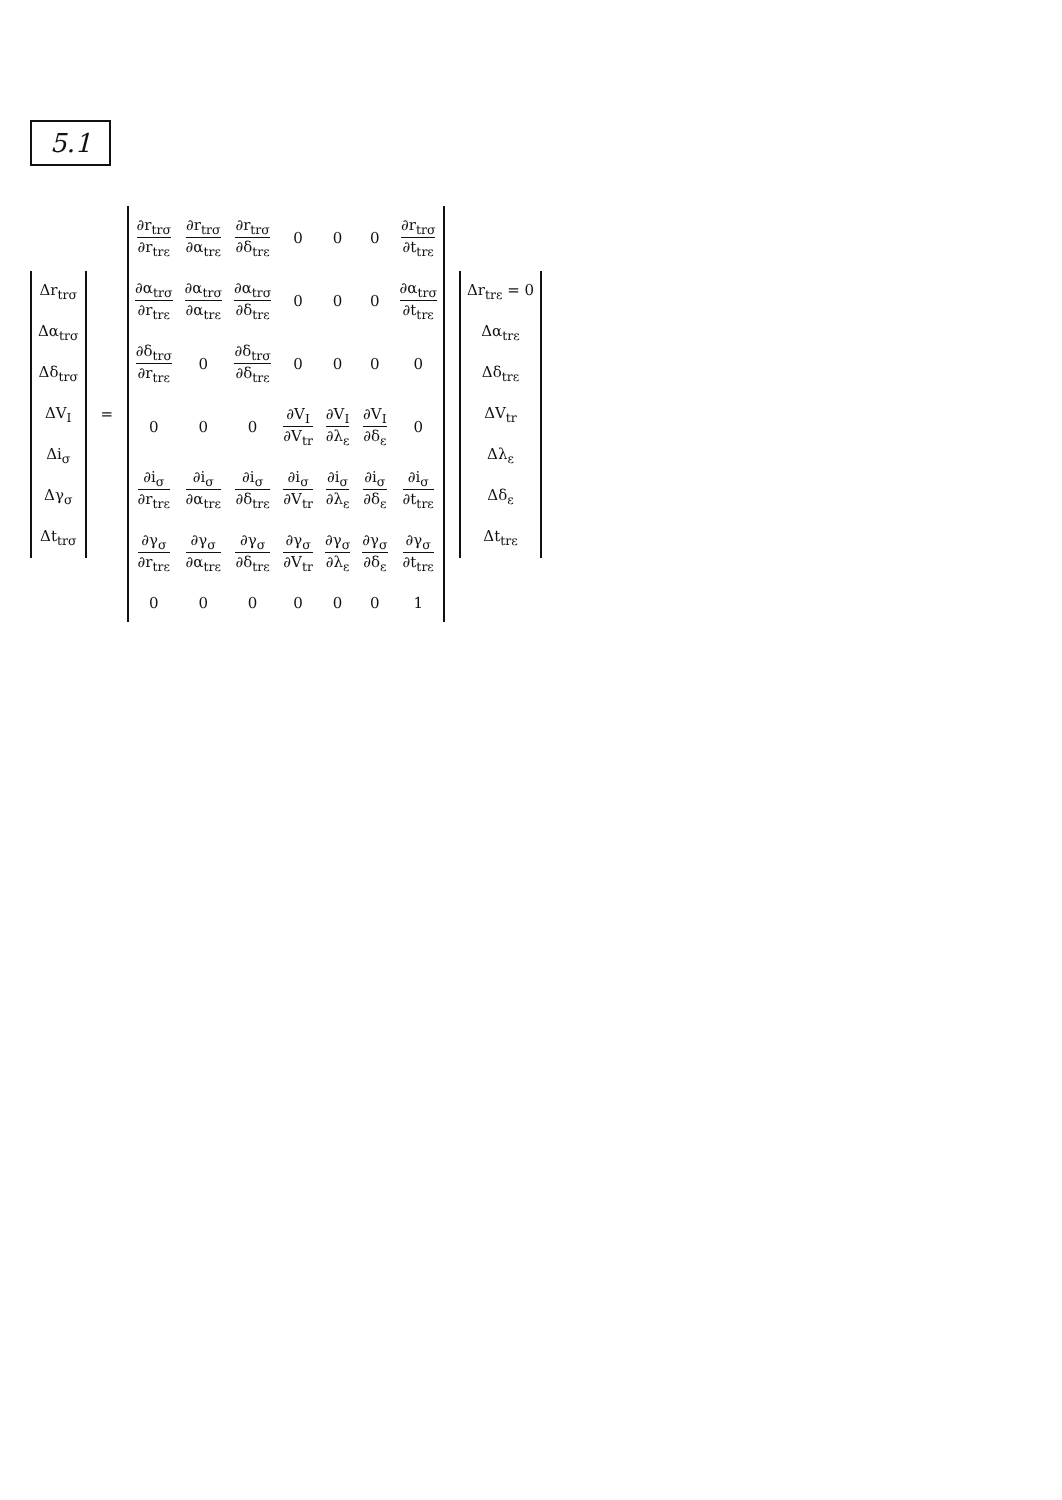5.1
| Δr<sub>trσ</sub> |
| Δα<sub>trσ</sub> |
| Δδ<sub>trσ</sub> |
| ΔV<sub>I</sub> |
| Δi<sub>σ</sub> |
| Δγ<sub>σ</sub> |
| Δt<sub>trσ</sub> |
=
| ∂r<sub>trσ</sub> ∂r<sub>trε</sub> | ∂r<sub>trσ</sub> ∂α<sub>trε</sub> | ∂r<sub>trσ</sub> ∂δ<sub>trε</sub> | 0 | 0 | 0 | ∂r<sub>trσ</sub> ∂t<sub>trε</sub> |
| ∂α<sub>trσ</sub> ∂r<sub>trε</sub> | ∂α<sub>trσ</sub> ∂α<sub>trε</sub> | ∂α<sub>trσ</sub> ∂δ<sub>trε</sub> | 0 | 0 | 0 | ∂α<sub>trσ</sub> ∂t<sub>trε</sub> |
| ∂δ<sub>trσ</sub> ∂r<sub>trε</sub> | 0 | ∂δ<sub>trσ</sub> ∂δ<sub>trε</sub> | 0 | 0 | 0 | 0 |
| 0 | 0 | 0 | ∂V<sub>I</sub> ∂V<sub>tr</sub> | ∂V<sub>I</sub> ∂λ<sub>ε</sub> | ∂V<sub>I</sub> ∂δ<sub>ε</sub> | 0 |
| ∂i<sub>σ</sub> ∂r<sub>trε</sub> | ∂i<sub>σ</sub> ∂α<sub>trε</sub> | ∂i<sub>σ</sub> ∂δ<sub>trε</sub> | ∂i<sub>σ</sub> ∂V<sub>tr</sub> | ∂i<sub>σ</sub> ∂λ<sub>ε</sub> | ∂i<sub>σ</sub> ∂δ<sub>ε</sub> | ∂i<sub>σ</sub> ∂t<sub>trε</sub> |
| ∂γ<sub>σ</sub> ∂r<sub>trε</sub> | ∂γ<sub>σ</sub> ∂α<sub>trε</sub> | ∂γ<sub>σ</sub> ∂δ<sub>trε</sub> | ∂γ<sub>σ</sub> ∂V<sub>tr</sub> | ∂γ<sub>σ</sub> ∂λ<sub>ε</sub> | ∂γ<sub>σ</sub> ∂δ<sub>ε</sub> | ∂γ<sub>σ</sub> ∂t<sub>trε</sub> |
| 0 | 0 | 0 | 0 | 0 | 0 | 1 |
| Δr<sub>trε</sub> = 0 |
| Δα<sub>trε</sub> |
| Δδ<sub>trε</sub> |
| ΔV<sub>tr</sub> |
| Δλ<sub>ε</sub> |
| Δδ<sub>ε</sub> |
| Δt<sub>trε</sub> |